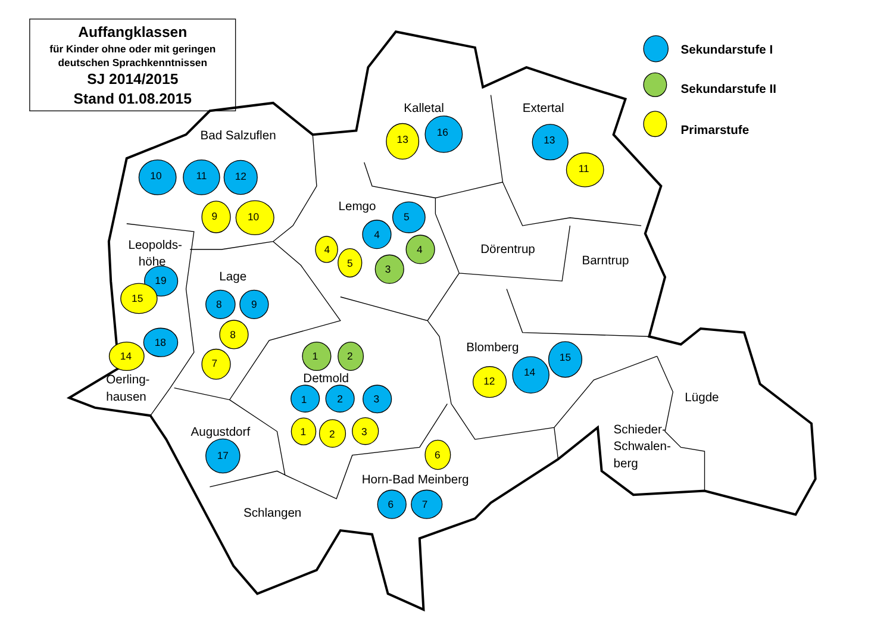Auffangklassen
für Kinder ohne oder mit geringen
deutschen Sprachkenntnissen
SJ 2014/2015
Stand 01.08.2015
Sekundarstufe I
Sekundarstufe II
Primarstufe
Kalletal
13
16
Extertal
13
11
Bad Salzuflen
10
11
12
9
10
Lemgo
5
4
4
4
5
3
Dörentrup
Barntrup
Leopolds-
höhe
19
15
Lage
8
9
8
7
18
14
Oerling-
hausen
1
2
Detmold
1
2
3
1
2
3
Blomberg
15
14
12
Lügde
Augustdorf
17
6
Schieder-
Schwalen-
berg
Horn-Bad Meinberg
6
7
Schlangen